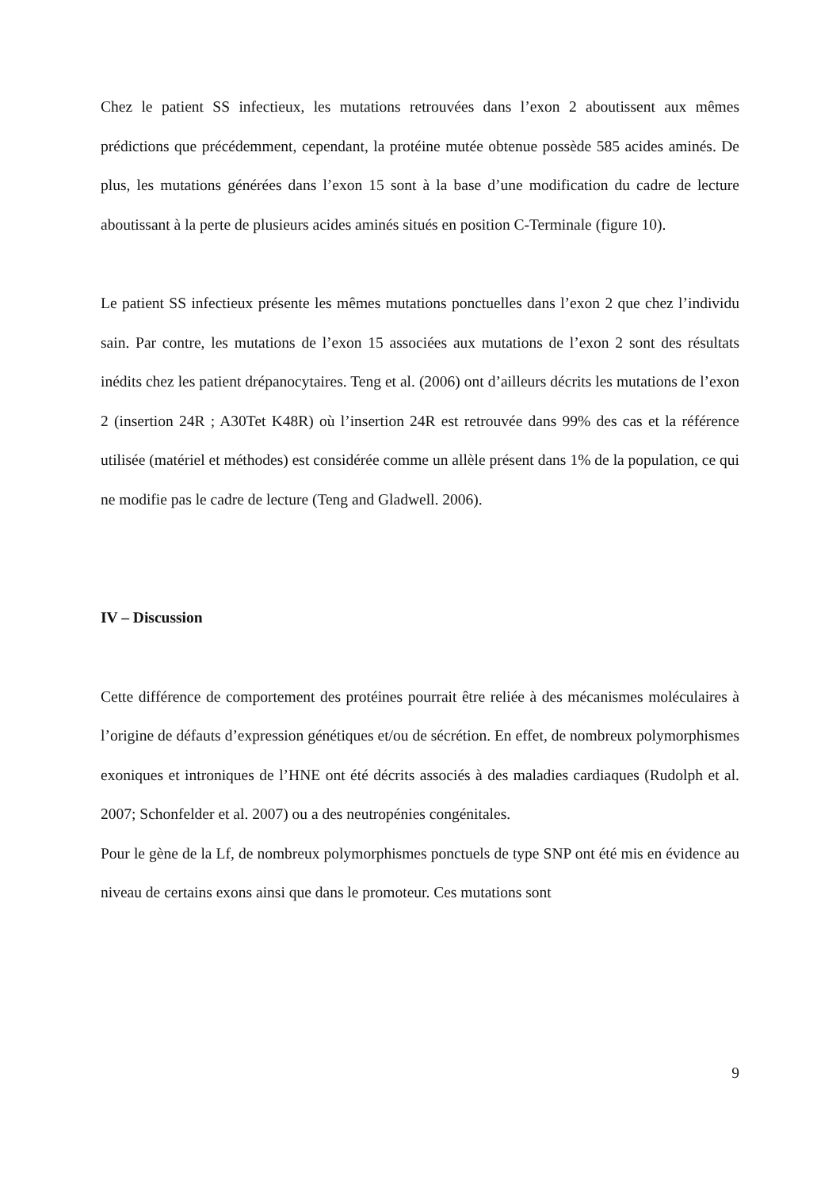Chez le patient SS infectieux, les mutations retrouvées dans l’exon 2 aboutissent aux mêmes prédictions que précédemment, cependant, la protéine mutée obtenue possède 585 acides aminés. De plus, les mutations générées dans l’exon 15 sont à la base d’une modification du cadre de lecture aboutissant à la perte de plusieurs acides aminés situés en position C-Terminale (figure 10).
Le patient SS infectieux présente les mêmes mutations ponctuelles dans l’exon 2 que chez l’individu sain. Par contre, les mutations de l’exon 15 associées aux mutations de l’exon 2 sont des résultats inédits chez les patient drépanocytaires. Teng et al. (2006) ont d’ailleurs décrits les mutations de l’exon 2 (insertion 24R ; A30Tet K48R) où l’insertion 24R est retrouvée dans 99% des cas et la référence utilisée (matériel et méthodes) est considérée comme un allèle présent dans 1% de la population, ce qui ne modifie pas le cadre de lecture (Teng and Gladwell. 2006).
IV – Discussion
Cette différence de comportement des protéines pourrait être reliée à des mécanismes moléculaires à l’origine de défauts d’expression génétiques et/ou de sécrétion. En effet, de nombreux polymorphismes exoniques et introniques de l’HNE ont été décrits associés à des maladies cardiaques (Rudolph et al. 2007; Schonfelder et al. 2007) ou a des neutropénies congénitales.
Pour le gène de la Lf, de nombreux polymorphismes ponctuels de type SNP ont été mis en évidence au niveau de certains exons ainsi que dans le promoteur. Ces mutations sont
9